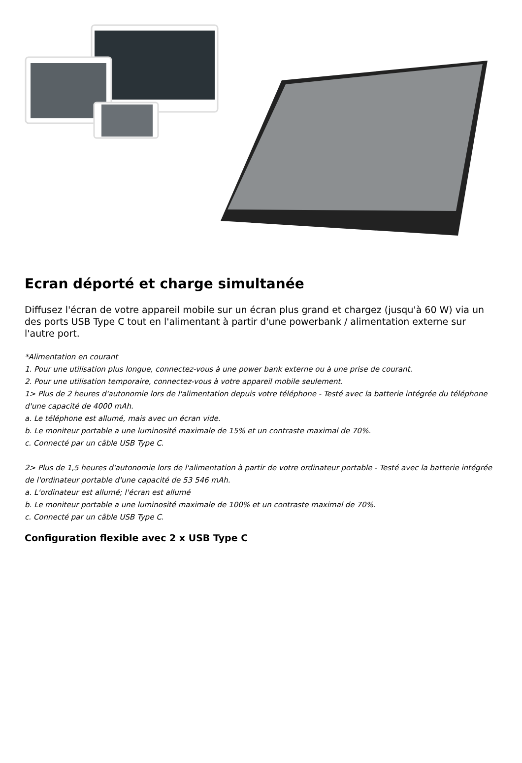Ecran déporté et charge simultanée
Diffusez l'écran de votre appareil mobile sur un écran plus grand et chargez (jusqu'à 60 W) via un des ports USB Type C tout en l'alimentant à partir d'une powerbank / alimentation externe sur l'autre port.
*Alimentation en courant
1. Pour une utilisation plus longue, connectez-vous à une power bank externe ou à une prise de courant.
2. Pour une utilisation temporaire, connectez-vous à votre appareil mobile seulement.
1> Plus de 2 heures d'autonomie lors de l'alimentation depuis votre téléphone - Testé avec la batterie intégrée du téléphone d'une capacité de 4000 mAh.
a. Le téléphone est allumé, mais avec un écran vide.
b. Le moniteur portable a une luminosité maximale de 15% et un contraste maximal de 70%.
c. Connecté par un câble USB Type C.
2> Plus de 1,5 heures d'autonomie lors de l'alimentation à partir de votre ordinateur portable - Testé avec la batterie intégrée de l'ordinateur portable d'une capacité de 53 546 mAh.
a. L'ordinateur est allumé; l'écran est allumé
b. Le moniteur portable a une luminosité maximale de 100% et un contraste maximal de 70%.
c. Connecté par un câble USB Type C.
Configuration flexible avec 2 x USB Type C